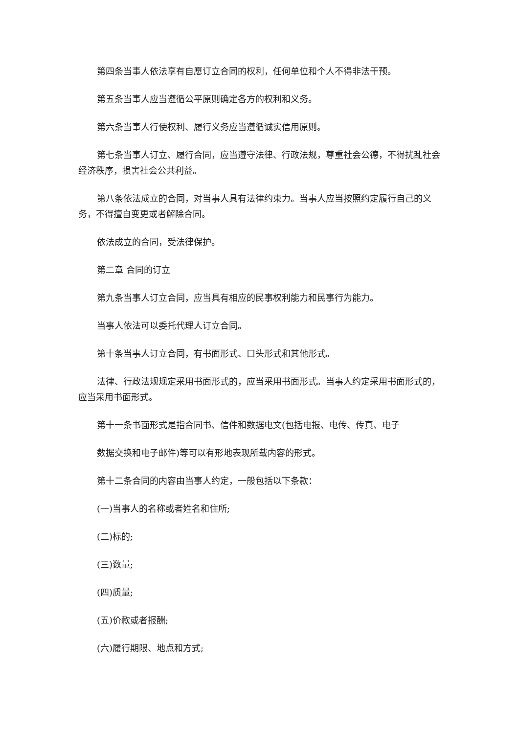第四条当事人依法享有自愿订立合同的权利，任何单位和个人不得非法干预。
第五条当事人应当遵循公平原则确定各方的权利和义务。
第六条当事人行使权利、履行义务应当遵循诚实信用原则。
第七条当事人订立、履行合同，应当遵守法律、行政法规，尊重社会公德，不得扰乱社会经济秩序，损害社会公共利益。
第八条依法成立的合同，对当事人具有法律约束力。当事人应当按照约定履行自己的义务，不得擅自变更或者解除合同。
依法成立的合同，受法律保护。
第二章 合同的订立
第九条当事人订立合同，应当具有相应的民事权利能力和民事行为能力。
当事人依法可以委托代理人订立合同。
第十条当事人订立合同，有书面形式、口头形式和其他形式。
法律、行政法规规定采用书面形式的，应当采用书面形式。当事人约定采用书面形式的，应当采用书面形式。
第十一条书面形式是指合同书、信件和数据电文(包括电报、电传、传真、电子
数据交换和电子邮件)等可以有形地表现所载内容的形式。
第十二条合同的内容由当事人约定，一般包括以下条款：
(一)当事人的名称或者姓名和住所;
(二)标的;
(三)数量;
(四)质量;
(五)价款或者报酬;
(六)履行期限、地点和方式;